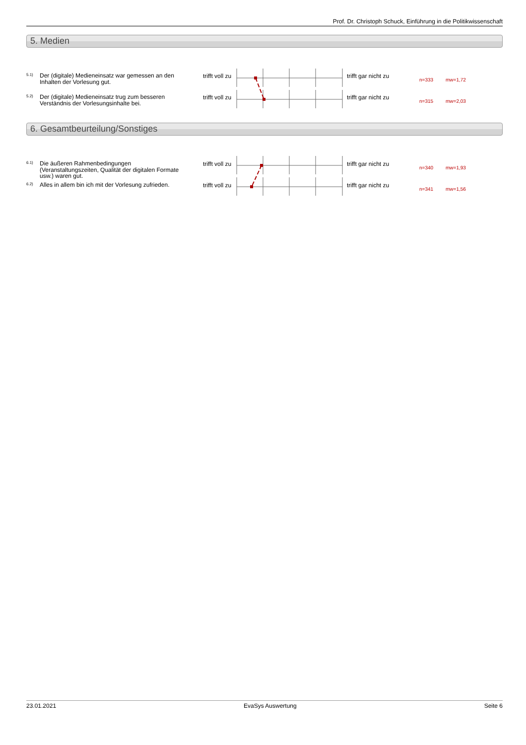Prof. Dr. Christoph Schuck, Einführung in die Politikwissenschaft
5. Medien
5.1)
Der (digitale) Medieneinsatz war gemessen an den Inhalten der Vorlesung gut.
trifft voll zu trifft gar nicht zu
n=333 mw=1,72
5.2)
Der (digitale) Medieneinsatz trug zum besseren Verständnis der Vorlesungsinhalte bei.
trifft voll zu trifft gar nicht zu
n=315 mw=2,03
6. Gesamtbeurteilung/Sonstiges
6.1)
Die äußeren Rahmenbedingungen (Veranstaltungszeiten, Qualität der digitalen Formate usw.) waren gut.
trifft voll zu trifft gar nicht zu
n=340 mw=1,93
6.2)
Alles in allem bin ich mit der Vorlesung zufrieden.
trifft voll zu trifft gar nicht zu
n=341 mw=1,56
23.01.2021 EvaSys Auswertung Seite 6